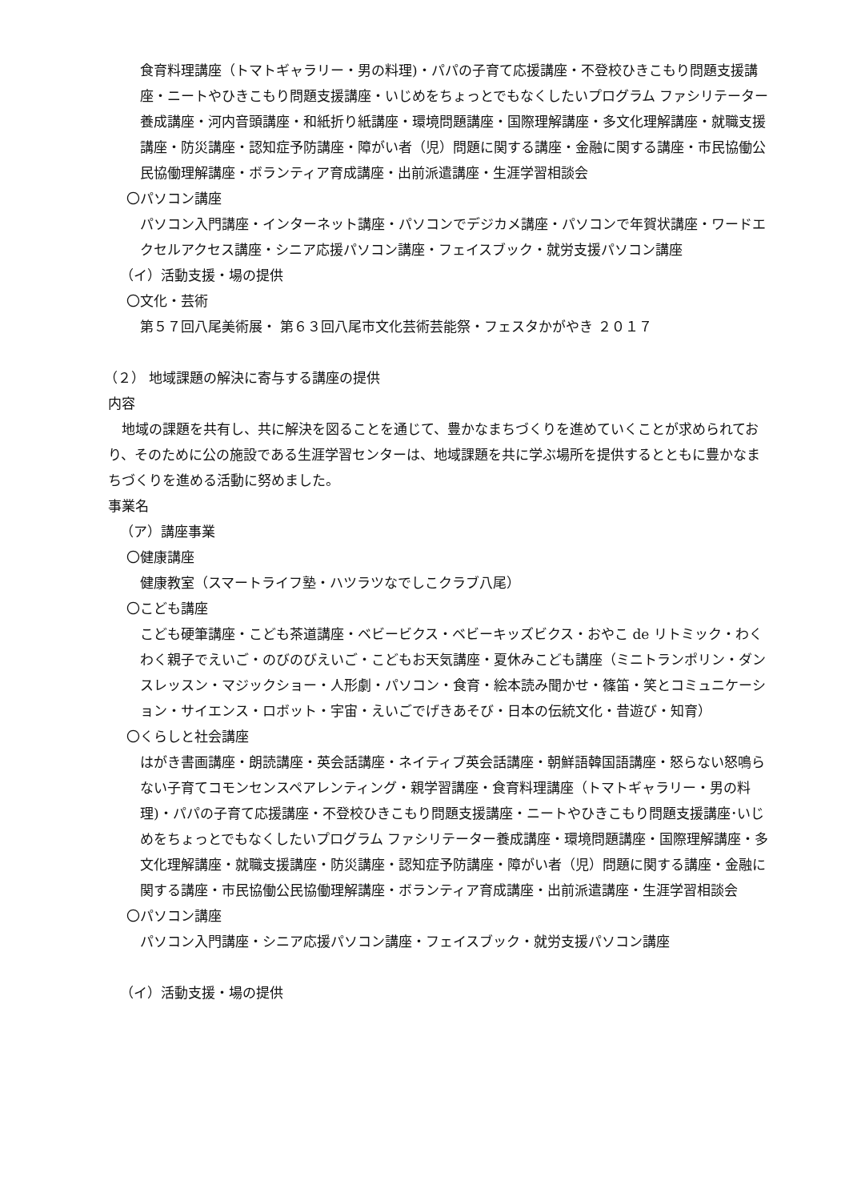食育料理講座（トマトギャラリー・男の料理)・パパの子育て応援講座・不登校ひきこもり問題支援講座・ニートやひきこもり問題支援講座・いじめをちょっとでもなくしたいプログラム ファシリテーター養成講座・河内音頭講座・和紙折り紙講座・環境問題講座・国際理解講座・多文化理解講座・就職支援講座・防災講座・認知症予防講座・障がい者（児）問題に関する講座・金融に関する講座・市民協働公民協働理解講座・ボランティア育成講座・出前派遣講座・生涯学習相談会
〇パソコン講座
パソコン入門講座・インターネット講座・パソコンでデジカメ講座・パソコンで年賀状講座・ワードエクセルアクセス講座・シニア応援パソコン講座・フェイスブック・就労支援パソコン講座
（イ）活動支援・場の提供
〇文化・芸術
第５７回八尾美術展・ 第６３回八尾市文化芸術芸能祭・フェスタかがやき ２０１７
（２） 地域課題の解決に寄与する講座の提供
内容
　地域の課題を共有し、共に解決を図ることを通じて、豊かなまちづくりを進めていくことが求められており、そのために公の施設である生涯学習センターは、地域課題を共に学ぶ場所を提供するとともに豊かなまちづくりを進める活動に努めました。
事業名
（ア）講座事業
〇健康講座
健康教室（スマートライフ塾・ハツラツなでしこクラブ八尾）
〇こども講座
こども硬筆講座・こども茶道講座・ベビービクス・ベビーキッズビクス・おやこ de リトミック・わくわく親子でえいご・のびのびえいご・こどもお天気講座・夏休みこども講座（ミニトランポリン・ダンスレッスン・マジックショー・人形劇・パソコン・食育・絵本読み聞かせ・篠笛・笑とコミュニケーション・サイエンス・ロボット・宇宙・えいごでげきあそび・日本の伝統文化・昔遊び・知育）
〇くらしと社会講座
はがき書画講座・朗読講座・英会話講座・ネイティブ英会話講座・朝鮮語韓国語講座・怒らない怒鳴らない子育てコモンセンスペアレンティング・親学習講座・食育料理講座（トマトギャラリー・男の料理)・パパの子育て応援講座・不登校ひきこもり問題支援講座・ニートやひきこもり問題支援講座･いじめをちょっとでもなくしたいプログラム ファシリテーター養成講座・環境問題講座・国際理解講座・多文化理解講座・就職支援講座・防災講座・認知症予防講座・障がい者（児）問題に関する講座・金融に関する講座・市民協働公民協働理解講座・ボランティア育成講座・出前派遣講座・生涯学習相談会
〇パソコン講座
パソコン入門講座・シニア応援パソコン講座・フェイスブック・就労支援パソコン講座
（イ）活動支援・場の提供